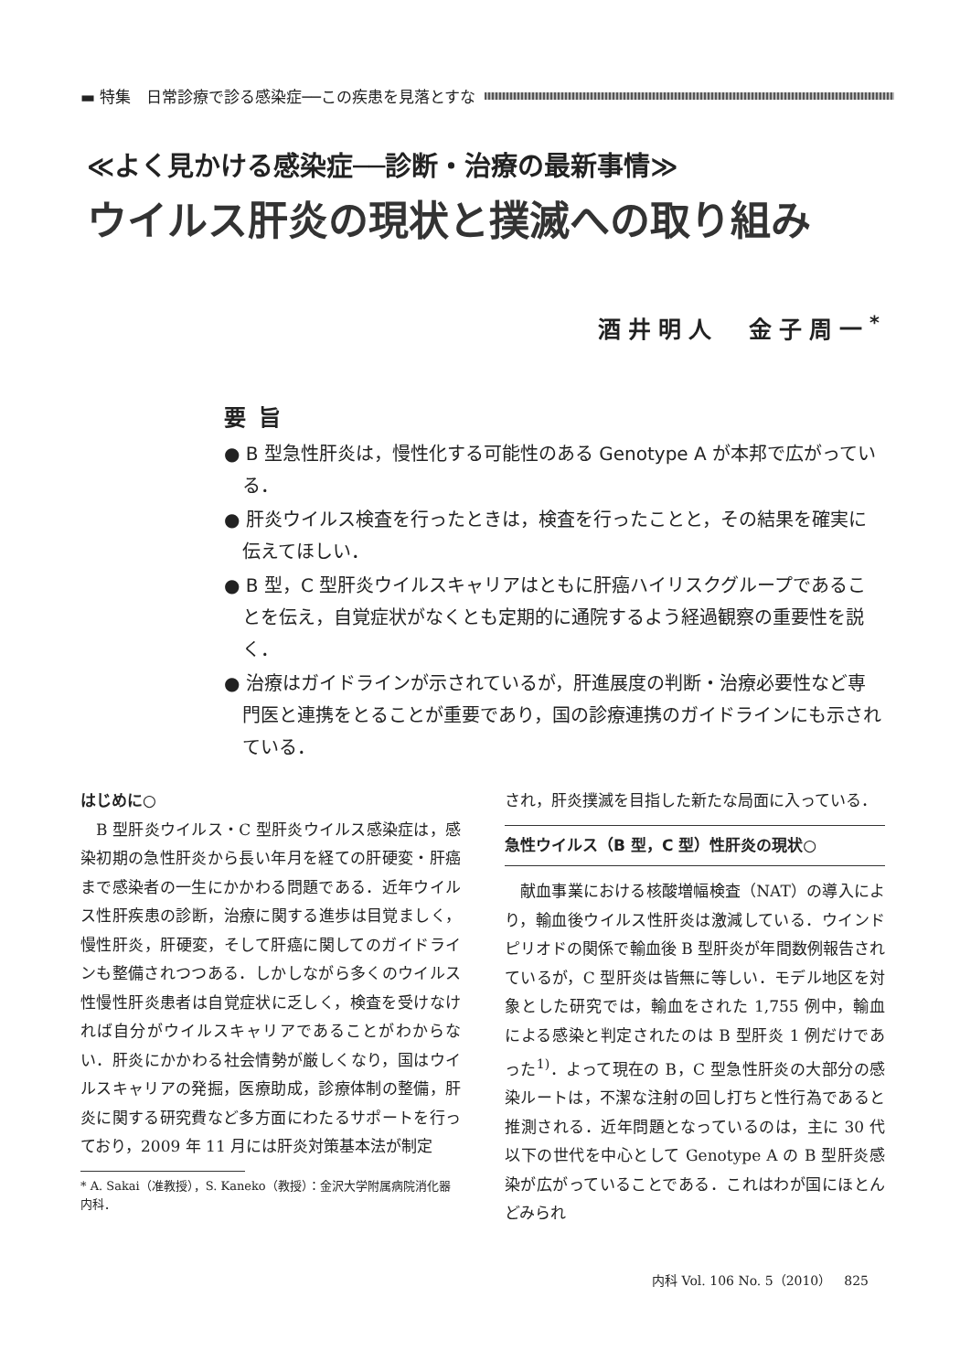▬ 特集　日常診療で診る感染症──この疾患を見落とすな
≪よく見かける感染症──診断・治療の最新事情≫
ウイルス肝炎の現状と撲滅への取り組み
酒井明人　金子周一<sup>*</sup>
要旨
● B 型急性肝炎は，慢性化する可能性のある Genotype A が本邦で広がっている．
● 肝炎ウイルス検査を行ったときは，検査を行ったことと，その結果を確実に伝えてほしい．
● B 型，C 型肝炎ウイルスキャリアはともに肝癌ハイリスクグループであることを伝え，自覚症状がなくとも定期的に通院するよう経過観察の重要性を説く．
● 治療はガイドラインが示されているが，肝進展度の判断・治療必要性など専門医と連携をとることが重要であり，国の診療連携のガイドラインにも示されている．
はじめに○
B 型肝炎ウイルス・C 型肝炎ウイルス感染症は，感染初期の急性肝炎から長い年月を経ての肝硬変・肝癌まで感染者の一生にかかわる問題である．近年ウイルス性肝疾患の診断，治療に関する進歩は目覚ましく，慢性肝炎，肝硬変，そして肝癌に関してのガイドラインも整備されつつある．しかしながら多くのウイルス性慢性肝炎患者は自覚症状に乏しく，検査を受けなければ自分がウイルスキャリアであることがわからない．肝炎にかかわる社会情勢が厳しくなり，国はウイルスキャリアの発掘，医療助成，診療体制の整備，肝炎に関する研究費など多方面にわたるサポートを行っており，2009 年 11 月には肝炎対策基本法が制定
* A. Sakai（准教授），S. Kaneko（教授）：金沢大学附属病院消化器内科．
され，肝炎撲滅を目指した新たな局面に入っている．
急性ウイルス（B 型，C 型）性肝炎の現状○
献血事業における核酸増幅検査（NAT）の導入により，輸血後ウイルス性肝炎は激減している．ウインドピリオドの関係で輸血後 B 型肝炎が年間数例報告されているが，C 型肝炎は皆無に等しい．モデル地区を対象とした研究では，輸血をされた 1,755 例中，輸血による感染と判定されたのは B 型肝炎 1 例だけであった<sup>1)</sup>．よって現在の B，C 型急性肝炎の大部分の感染ルートは，不潔な注射の回し打ちと性行為であると推測される．近年問題となっているのは，主に 30 代以下の世代を中心として Genotype A の B 型肝炎感染が広がっていることである．これはわが国にほとんどみられ
内科 Vol. 106 No. 5（2010）　825